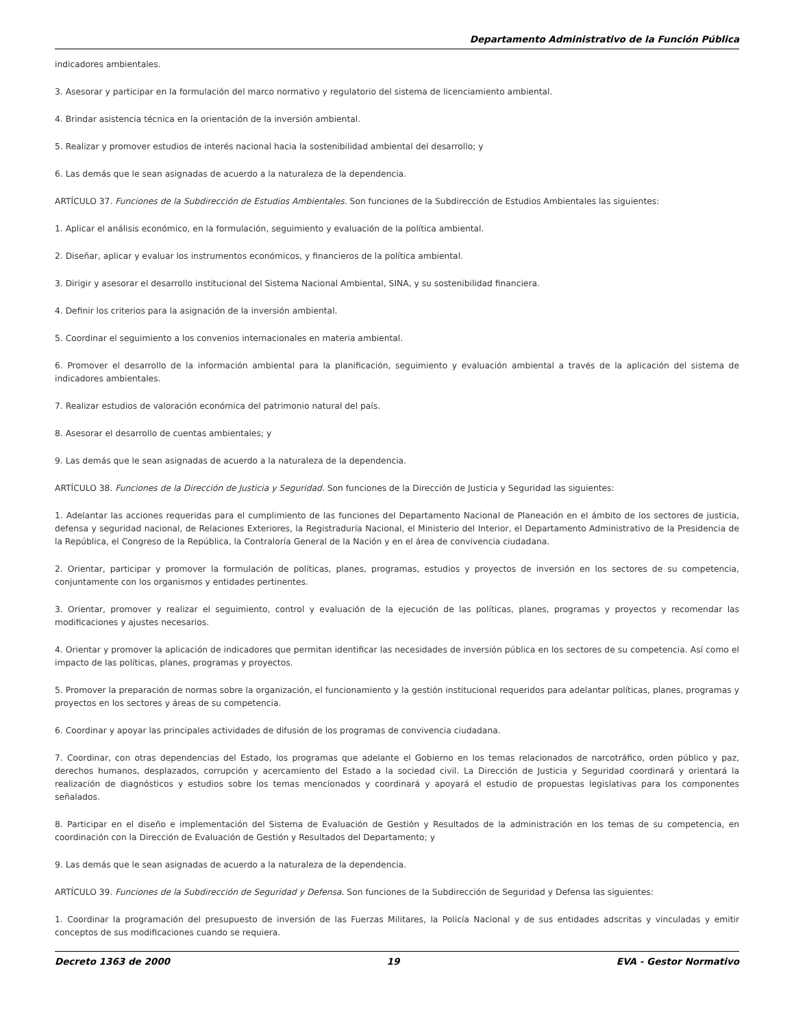Departamento Administrativo de la Función Pública
indicadores ambientales.
3. Asesorar y participar en la formulación del marco normativo y regulatorio del sistema de licenciamiento ambiental.
4. Brindar asistencia técnica en la orientación de la inversión ambiental.
5. Realizar y promover estudios de interés nacional hacia la sostenibilidad ambiental del desarrollo; y
6. Las demás que le sean asignadas de acuerdo a la naturaleza de la dependencia.
ARTÍCULO 37. Funciones de la Subdirección de Estudios Ambientales. Son funciones de la Subdirección de Estudios Ambientales las siguientes:
1. Aplicar el análisis económico, en la formulación, seguimiento y evaluación de la política ambiental.
2. Diseñar, aplicar y evaluar los instrumentos económicos, y financieros de la política ambiental.
3. Dirigir y asesorar el desarrollo institucional del Sistema Nacional Ambiental, SINA, y su sostenibilidad financiera.
4. Definir los criterios para la asignación de la inversión ambiental.
5. Coordinar el seguimiento a los convenios internacionales en materia ambiental.
6. Promover el desarrollo de la información ambiental para la planificación, seguimiento y evaluación ambiental a través de la aplicación del sistema de indicadores ambientales.
7. Realizar estudios de valoración económica del patrimonio natural del país.
8. Asesorar el desarrollo de cuentas ambientales; y
9. Las demás que le sean asignadas de acuerdo a la naturaleza de la dependencia.
ARTÍCULO 38. Funciones de la Dirección de Justicia y Seguridad. Son funciones de la Dirección de Justicia y Seguridad las siguientes:
1. Adelantar las acciones requeridas para el cumplimiento de las funciones del Departamento Nacional de Planeación en el ámbito de los sectores de justicia, defensa y seguridad nacional, de Relaciones Exteriores, la Registraduría Nacional, el Ministerio del Interior, el Departamento Administrativo de la Presidencia de la República, el Congreso de la República, la Contraloría General de la Nación y en el área de convivencia ciudadana.
2. Orientar, participar y promover la formulación de políticas, planes, programas, estudios y proyectos de inversión en los sectores de su competencia, conjuntamente con los organismos y entidades pertinentes.
3. Orientar, promover y realizar el seguimiento, control y evaluación de la ejecución de las políticas, planes, programas y proyectos y recomendar las modificaciones y ajustes necesarios.
4. Orientar y promover la aplicación de indicadores que permitan identificar las necesidades de inversión pública en los sectores de su competencia. Así como el impacto de las políticas, planes, programas y proyectos.
5. Promover la preparación de normas sobre la organización, el funcionamiento y la gestión institucional requeridos para adelantar políticas, planes, programas y proyectos en los sectores y áreas de su competencia.
6. Coordinar y apoyar las principales actividades de difusión de los programas de convivencia ciudadana.
7. Coordinar, con otras dependencias del Estado, los programas que adelante el Gobierno en los temas relacionados de narcotráfico, orden público y paz, derechos humanos, desplazados, corrupción y acercamiento del Estado a la sociedad civil. La Dirección de Justicia y Seguridad coordinará y orientará la realización de diagnósticos y estudios sobre los temas mencionados y coordinará y apoyará el estudio de propuestas legislativas para los componentes señalados.
8. Participar en el diseño e implementación del Sistema de Evaluación de Gestión y Resultados de la administración en los temas de su competencia, en coordinación con la Dirección de Evaluación de Gestión y Resultados del Departamento; y
9. Las demás que le sean asignadas de acuerdo a la naturaleza de la dependencia.
ARTÍCULO 39. Funciones de la Subdirección de Seguridad y Defensa. Son funciones de la Subdirección de Seguridad y Defensa las siguientes:
1. Coordinar la programación del presupuesto de inversión de las Fuerzas Militares, la Policía Nacional y de sus entidades adscritas y vinculadas y emitir conceptos de sus modificaciones cuando se requiera.
Decreto 1363 de 2000 19 EVA - Gestor Normativo